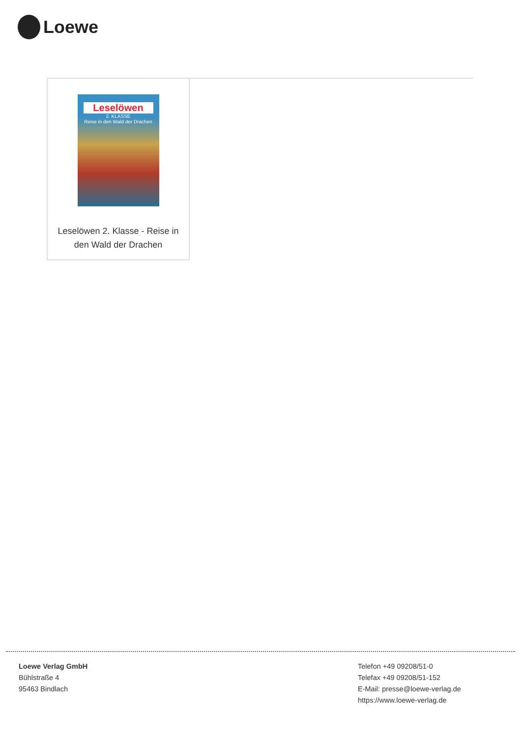Loewe
Leselöwen
2. KLASSE
Reise in den Wald der Drachen
Leselöwen 2. Klasse - Reise in den Wald der Drachen
Loewe Verlag GmbH
Bühlstraße 4
95463 Bindlach
Telefon +49 09208/51-0
Telefax +49 09208/51-152
E-Mail: presse@loewe-verlag.de
https://www.loewe-verlag.de